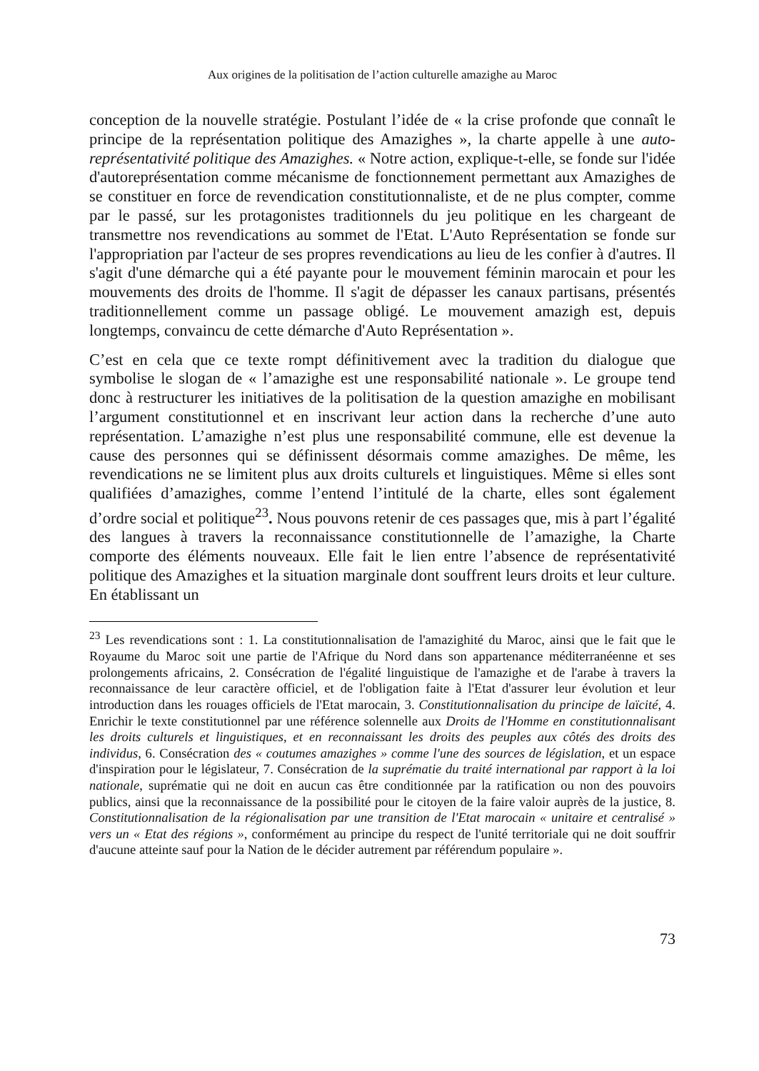Aux origines de la politisation de l’action culturelle amazighe au Maroc
conception de la nouvelle stratégie. Postulant l’idée de « la crise profonde que connaît le principe de la représentation politique des Amazighes », la charte appelle à une auto-représentativité politique des Amazighes. « Notre action, explique-t-elle, se fonde sur l'idée d'autoreprésentation comme mécanisme de fonctionnement permettant aux Amazighes de se constituer en force de revendication constitutionnaliste, et de ne plus compter, comme par le passé, sur les protagonistes traditionnels du jeu politique en les chargeant de transmettre nos revendications au sommet de l'Etat. L'Auto Représentation se fonde sur l'appropriation par l'acteur de ses propres revendications au lieu de les confier à d'autres. Il s'agit d'une démarche qui a été payante pour le mouvement féminin marocain et pour les mouvements des droits de l'homme. Il s'agit de dépasser les canaux partisans, présentés traditionnellement comme un passage obligé. Le mouvement amazigh est, depuis longtemps, convaincu de cette démarche d'Auto Représentation ».
C’est en cela que ce texte rompt définitivement avec la tradition du dialogue que symbolise le slogan de « l’amazighe est une responsabilité nationale ». Le groupe tend donc à restructurer les initiatives de la politisation de la question amazighe en mobilisant l’argument constitutionnel et en inscrivant leur action dans la recherche d’une auto représentation. L’amazighe n’est plus une responsabilité commune, elle est devenue la cause des personnes qui se définissent désormais comme amazighes. De même, les revendications ne se limitent plus aux droits culturels et linguistiques. Même si elles sont qualifiées d’amazighes, comme l’entend l’intitulé de la charte, elles sont également d’ordre social et politique<sup>23</sup>. Nous pouvons retenir de ces passages que, mis à part l’égalité des langues à travers la reconnaissance constitutionnelle de l’amazighe, la Charte comporte des éléments nouveaux. Elle fait le lien entre l’absence de représentativité politique des Amazighes et la situation marginale dont souffrent leurs droits et leur culture. En établissant un
<sup>23</sup> Les revendications sont : 1. La constitutionnalisation de l'amazighité du Maroc, ainsi que le fait que le Royaume du Maroc soit une partie de l'Afrique du Nord dans son appartenance méditerranéenne et ses prolongements africains, 2. Consécration de l'égalité linguistique de l'amazighe et de l'arabe à travers la reconnaissance de leur caractère officiel, et de l'obligation faite à l'Etat d'assurer leur évolution et leur introduction dans les rouages officiels de l'Etat marocain, 3. Constitutionnalisation du principe de laïcité, 4. Enrichir le texte constitutionnel par une référence solennelle aux Droits de l'Homme en constitutionnalisant les droits culturels et linguistiques, et en reconnaissant les droits des peuples aux côtés des droits des individus, 6. Consécration des « coutumes amazighes » comme l'une des sources de législation, et un espace d'inspiration pour le législateur, 7. Consécration de la suprématie du traité international par rapport à la loi nationale, suprématie qui ne doit en aucun cas être conditionnée par la ratification ou non des pouvoirs publics, ainsi que la reconnaissance de la possibilité pour le citoyen de la faire valoir auprès de la justice, 8. Constitutionnalisation de la régionalisation par une transition de l'Etat marocain « unitaire et centralisé » vers un « Etat des régions », conformément au principe du respect de l'unité territoriale qui ne doit souffrir d'aucune atteinte sauf pour la Nation de le décider autrement par référendum populaire ».
73